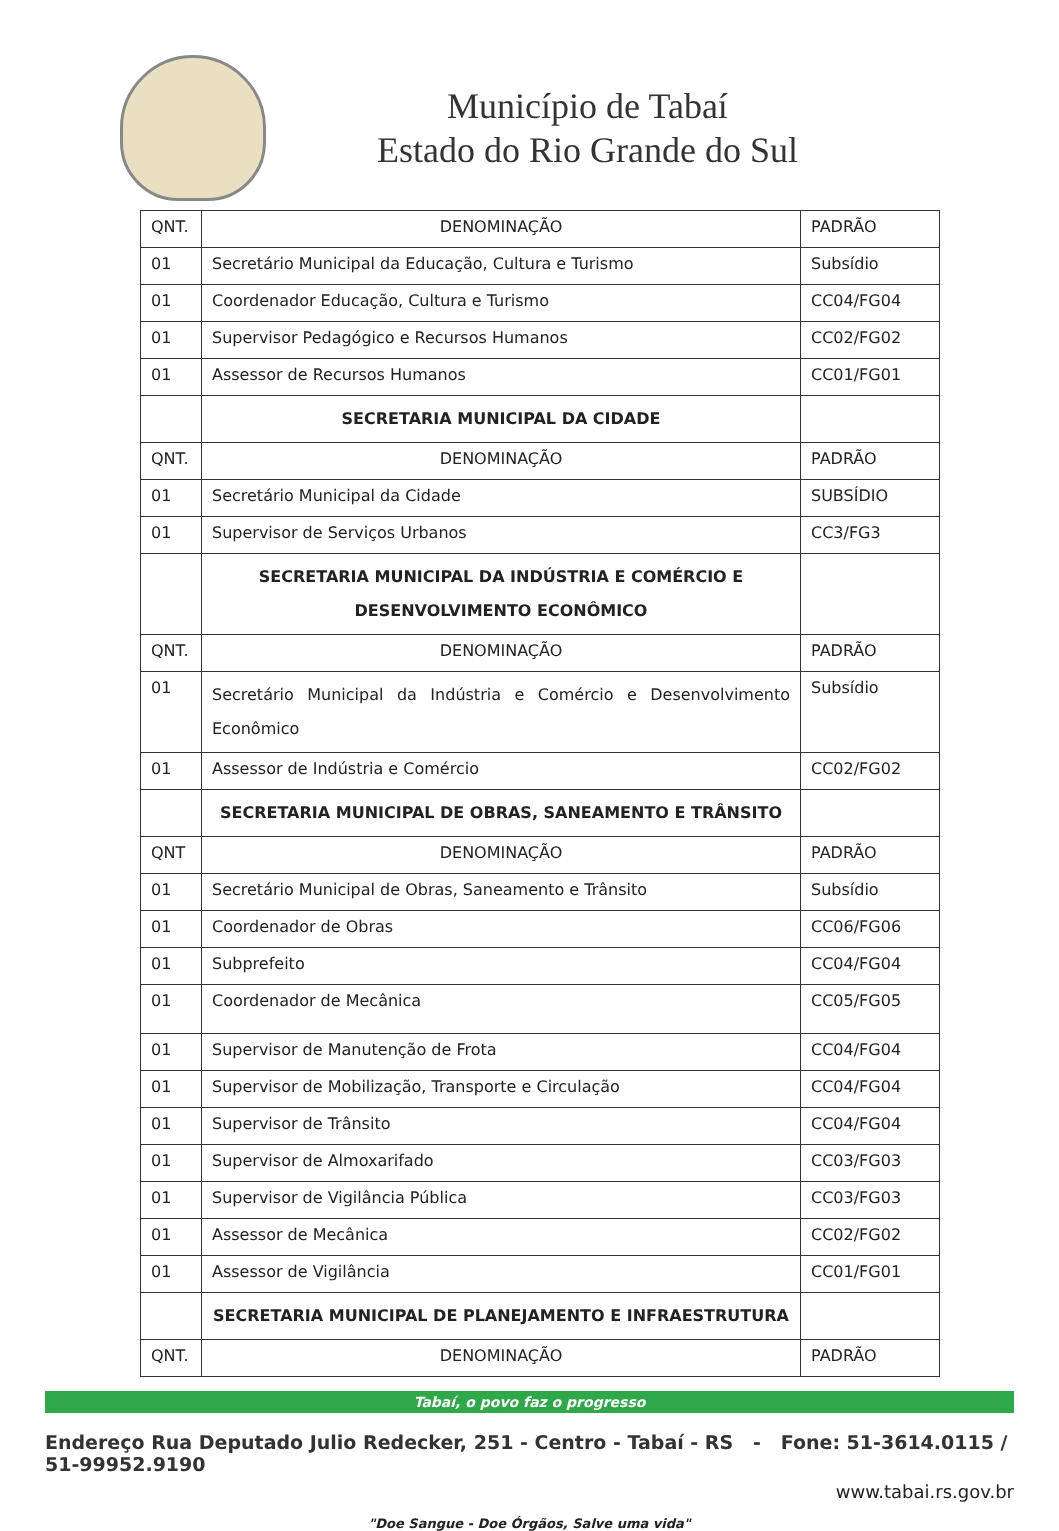Município de Tabaí
Estado do Rio Grande do Sul
| QNT. | DENOMINAÇÃO | PADRÃO |
| --- | --- | --- |
| 01 | Secretário Municipal da Educação, Cultura e Turismo | Subsídio |
| 01 | Coordenador Educação, Cultura e Turismo | CC04/FG04 |
| 01 | Supervisor Pedagógico e Recursos Humanos | CC02/FG02 |
| 01 | Assessor de Recursos Humanos | CC01/FG01 |
| | SECRETARIA MUNICIPAL DA CIDADE | |
| QNT. | DENOMINAÇÃO | PADRÃO |
| 01 | Secretário Municipal da Cidade | SUBSÍDIO |
| 01 | Supervisor de Serviços Urbanos | CC3/FG3 |
| | SECRETARIA MUNICIPAL DA INDÚSTRIA E COMÉRCIO E DESENVOLVIMENTO ECONÔMICO | |
| QNT. | DENOMINAÇÃO | PADRÃO |
| 01 | Secretário Municipal da Indústria e Comércio e Desenvolvimento Econômico | Subsídio |
| 01 | Assessor de Indústria e Comércio | CC02/FG02 |
| | SECRETARIA MUNICIPAL DE OBRAS, SANEAMENTO E TRÂNSITO | |
| QNT | DENOMINAÇÃO | PADRÃO |
| 01 | Secretário Municipal de Obras, Saneamento e Trânsito | Subsídio |
| 01 | Coordenador de Obras | CC06/FG06 |
| 01 | Subprefeito | CC04/FG04 |
| 01 | Coordenador de Mecânica | CC05/FG05 |
| 01 | Supervisor de Manutenção de Frota | CC04/FG04 |
| 01 | Supervisor de Mobilização, Transporte e Circulação | CC04/FG04 |
| 01 | Supervisor de Trânsito | CC04/FG04 |
| 01 | Supervisor de Almoxarifado | CC03/FG03 |
| 01 | Supervisor de Vigilância Pública | CC03/FG03 |
| 01 | Assessor de Mecânica | CC02/FG02 |
| 01 | Assessor de Vigilância | CC01/FG01 |
| | SECRETARIA MUNICIPAL DE PLANEJAMENTO E INFRAESTRUTURA | |
| QNT. | DENOMINAÇÃO | PADRÃO |
Tabaí, o povo faz o progresso
Endereço Rua Deputado Julio Redecker, 251 - Centro - Tabaí - RS - Fone: 51-3614.0115 / 51-99952.9190
www.tabai.rs.gov.br
"Doe Sangue - Doe Órgãos, Salve uma vida"